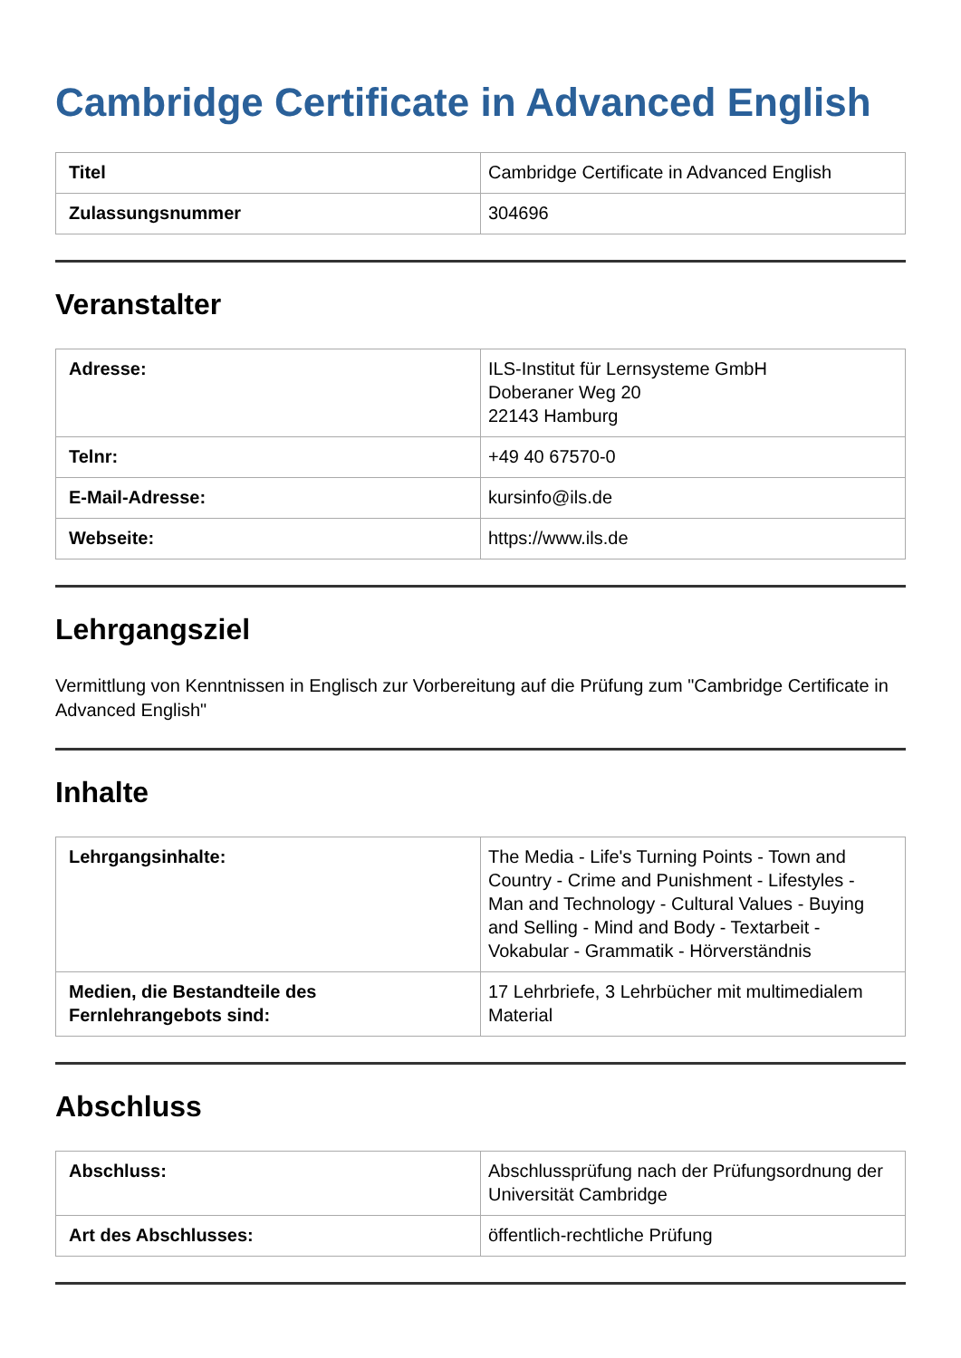Cambridge Certificate in Advanced English
| Titel | Cambridge Certificate in Advanced English |
| Zulassungsnummer | 304696 |
Veranstalter
| Adresse: | ILS-Institut für Lernsysteme GmbH Doberaner Weg 20 22143 Hamburg |
| Telnr: | +49 40 67570-0 |
| E-Mail-Adresse: | kursinfo@ils.de |
| Webseite: | https://www.ils.de |
Lehrgangsziel
Vermittlung von Kenntnissen in Englisch zur Vorbereitung auf die Prüfung zum "Cambridge Certificate in Advanced English"
Inhalte
| Lehrgangsinhalte: | The Media - Life's Turning Points - Town and Country - Crime and Punishment - Lifestyles - Man and Technology - Cultural Values - Buying and Selling - Mind and Body - Textarbeit - Vokabular - Grammatik - Hörverständnis |
| Medien, die Bestandteile des Fernlehrangebots sind: | 17 Lehrbriefe, 3 Lehrbücher mit multimedialem Material |
Abschluss
| Abschluss: | Abschlussprüfung nach der Prüfungsordnung der Universität Cambridge |
| Art des Abschlusses: | öffentlich-rechtliche Prüfung |